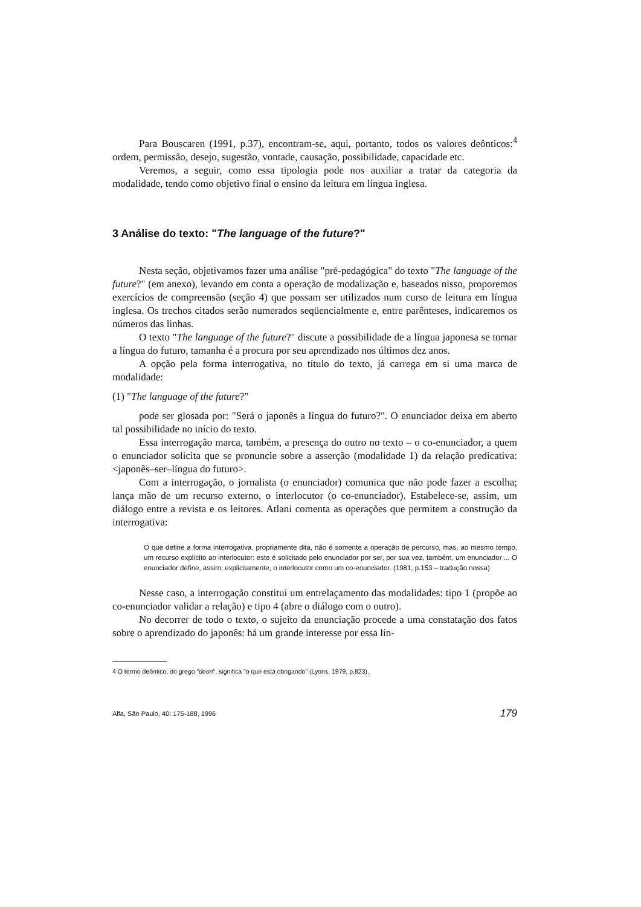Para Bouscaren (1991, p.37), encontram-se, aqui, portanto, todos os valores deônticos:<sup>4</sup> ordem, permissão, desejo, sugestão, vontade, causação, possibilidade, capacidade etc.
Veremos, a seguir, como essa tipologia pode nos auxiliar a tratar da categoria da modalidade, tendo como objetivo final o ensino da leitura em língua inglesa.
3 Análise do texto: "The language of the future?"
Nesta seção, objetivamos fazer uma análise "pré-pedagógica" do texto "The language of the future?" (em anexo), levando em conta a operação de modalização e, baseados nisso, proporemos exercícios de compreensão (seção 4) que possam ser utilizados num curso de leitura em língua inglesa. Os trechos citados serão numerados seqüencialmente e, entre parênteses, indicaremos os números das linhas.
O texto "The language of the future?" discute a possibilidade de a língua japonesa se tornar a língua do futuro, tamanha é a procura por seu aprendizado nos últimos dez anos.
A opção pela forma interrogativa, no título do texto, já carrega em si uma marca de modalidade:
(1) "The language of the future?"
pode ser glosada por: "Será o japonês a língua do futuro?". O enunciador deixa em aberto tal possibilidade no início do texto.
Essa interrogação marca, também, a presença do outro no texto – o co-enunciador, a quem o enunciador solicita que se pronuncie sobre a asserção (modalidade 1) da relação predicativa: <japonês–ser–língua do futuro>.
Com a interrogação, o jornalista (o enunciador) comunica que não pode fazer a escolha; lança mão de um recurso externo, o interlocutor (o co-enunciador). Estabelece-se, assim, um diálogo entre a revista e os leitores. Atlani comenta as operações que permitem a construção da interrogativa:
O que define a forma interrogativa, propriamente dita, não é somente a operação de percurso, mas, ao mesmo tempo, um recurso explícito ao interlocutor: este é solicitado pelo enunciador por ser, por sua vez, também, um enunciador ... O enunciador define, assim, explicitamente, o interlocutor como um co-enunciador. (1981, p.153 – tradução nossa)
Nesse caso, a interrogação constitui um entrelaçamento das modalidades: tipo 1 (propõe ao co-enunciador validar a relação) e tipo 4 (abre o diálogo com o outro).
No decorrer de todo o texto, o sujeito da enunciação procede a uma constatação dos fatos sobre o aprendizado do japonês: há um grande interesse por essa lín-
4 O termo deôntico, do grego "deon", significa "o que está obrigando" (Lyons, 1979, p.823).
Alfa, São Paulo, 40: 175-188, 1996 179